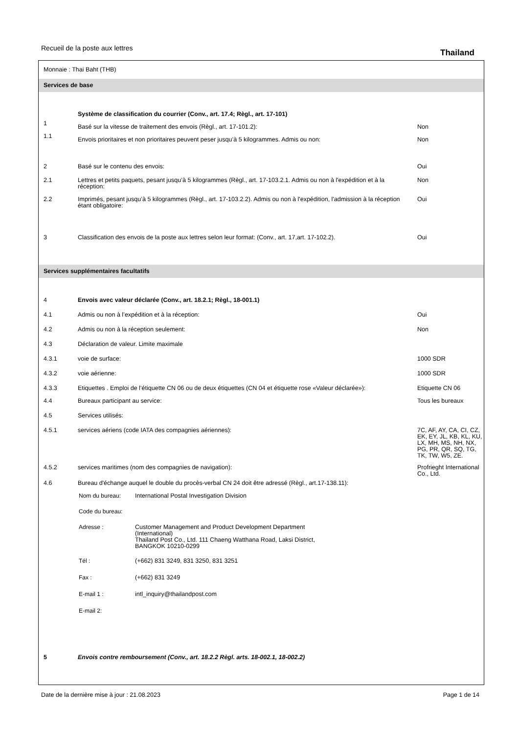Recueil de la poste aux lettres Thailand
| Monnaie : Thai Baht (THB) | | |
| Services de base | | |
| | Système de classification du courrier (Conv., art. 17.4; Règl., art. 17-101) | |
| 1 | Basé sur la vitesse de traitement des envois (Règl., art. 17-101.2): | Non |
| 1.1 | Envois prioritaires et non prioritaires peuvent peser jusqu’à 5 kilogrammes. Admis ou non: | Non |
| 2 | Basé sur le contenu des envois: | Oui |
| 2.1 | Lettres et petits paquets, pesant jusqu’à 5 kilogrammes (Règl., art. 17-103.2.1. Admis ou non à l'expédition et à la réception: | Non |
| 2.2 | Imprimés, pesant jusqu’à 5 kilogrammes (Règl., art. 17-103.2.2). Admis ou non à l'expédition, l'admission à la réception étant obligatoire: | Oui |
| 3 | Classification des envois de la poste aux lettres selon leur format: (Conv., art. 17,art. 17-102.2). | Oui |
| Services supplémentaires facultatifs | | |
| 4 | Envois avec valeur déclarée (Conv., art. 18.2.1; Règl., 18-001.1) | |
| 4.1 | Admis ou non à l’expédition et à la réception: | Oui |
| 4.2 | Admis ou non à la réception seulement: | Non |
| 4.3 | Déclaration de valeur. Limite maximale | |
| 4.3.1 | voie de surface: | 1000 SDR |
| 4.3.2 | voie aérienne: | 1000 SDR |
| 4.3.3 | Etiquettes . Emploi de l’étiquette CN 06 ou de deux étiquettes (CN 04 et étiquette rose «Valeur déclarée»): | Etiquette CN 06 |
| 4.4 | Bureaux participant au service: | Tous les bureaux |
| 4.5 | Services utilisés: | |
| 4.5.1 | services aériens (code IATA des compagnies aériennes): | 7C, AF, AY, CA, CI, CZ, EK, EY, JL, KB, KL, KU, LX, MH, MS, NH, NX, PG, PR, QR, SQ, TG, TK, TW, W5, ZE. |
| 4.5.2 | services maritimes (nom des compagnies de navigation): | Profrieght International Co., Ltd. |
| 4.6 | Bureau d'échange auquel le double du procès-verbal CN 24 doit être adressé (Règl., art.17-138.11): / Nom du bureau: / International Postal Investigation Division / / Code du bureau: / / / Adresse : / Customer Management and Product Development Department (International) Thailand Post Co., Ltd. 111 Chaeng Watthana Road, Laksi District, BANGKOK 10210-0299 / / Tél : / (+662) 831 3249, 831 3250, 831 3251 / / Fax : / (+662) 831 3249 / / E-mail 1 : / intl_inquiry@thailandpost.com / / E-mail 2: / / | |
| 5 | Envois contre remboursement (Conv., art. 18.2.2 Règl. arts. 18-002.1, 18-002.2) | |
Date de la dernière mise à jour : 21.08.2023 Page 1 de 14